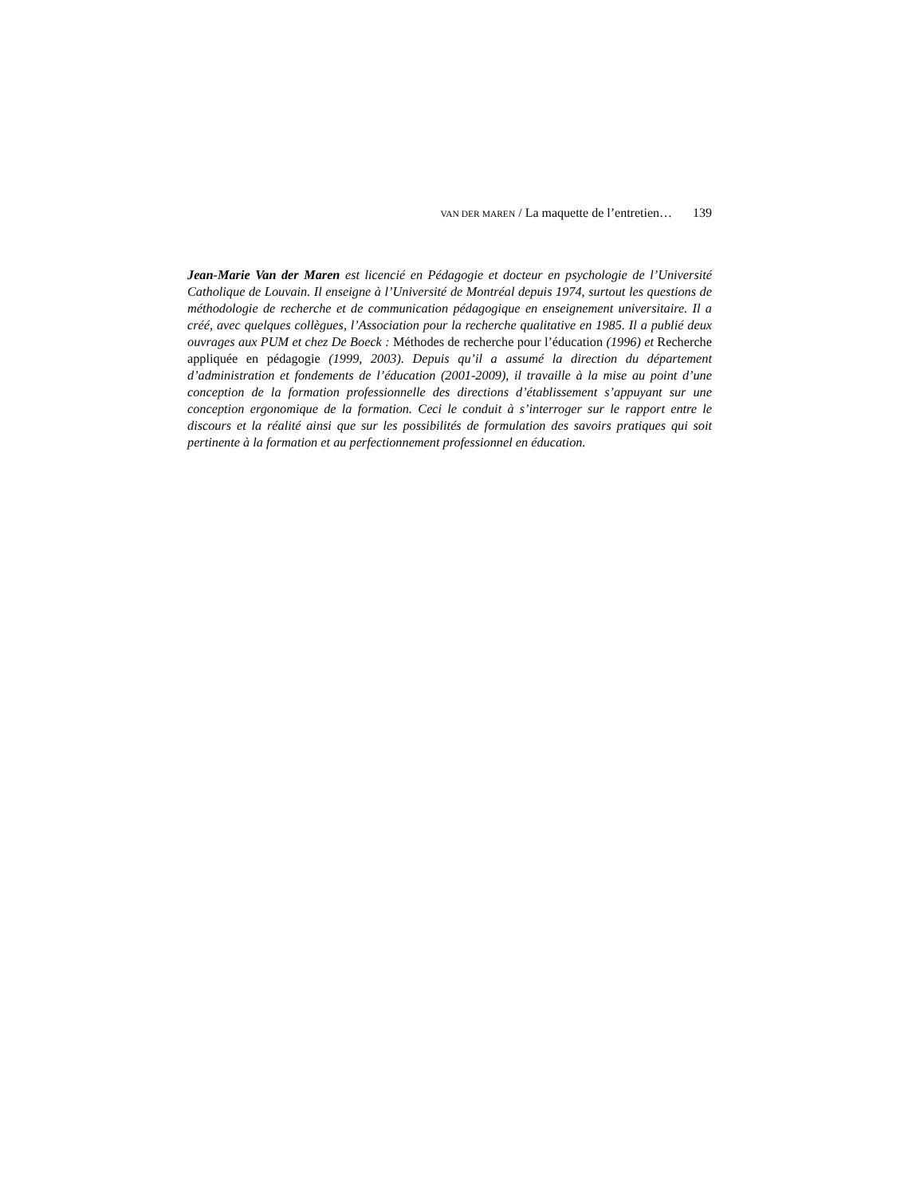VAN DER MAREN / La maquette de l’entretien… 139
Jean-Marie Van der Maren est licencié en Pédagogie et docteur en psychologie de l’Université Catholique de Louvain. Il enseigne à l’Université de Montréal depuis 1974, surtout les questions de méthodologie de recherche et de communication pédagogique en enseignement universitaire. Il a créé, avec quelques collègues, l’Association pour la recherche qualitative en 1985. Il a publié deux ouvrages aux PUM et chez De Boeck : Méthodes de recherche pour l’éducation (1996) et Recherche appliquée en pédagogie (1999, 2003). Depuis qu’il a assumé la direction du département d’administration et fondements de l’éducation (2001-2009), il travaille à la mise au point d’une conception de la formation professionnelle des directions d’établissement s’appuyant sur une conception ergonomique de la formation. Ceci le conduit à s’interroger sur le rapport entre le discours et la réalité ainsi que sur les possibilités de formulation des savoirs pratiques qui soit pertinente à la formation et au perfectionnement professionnel en éducation.